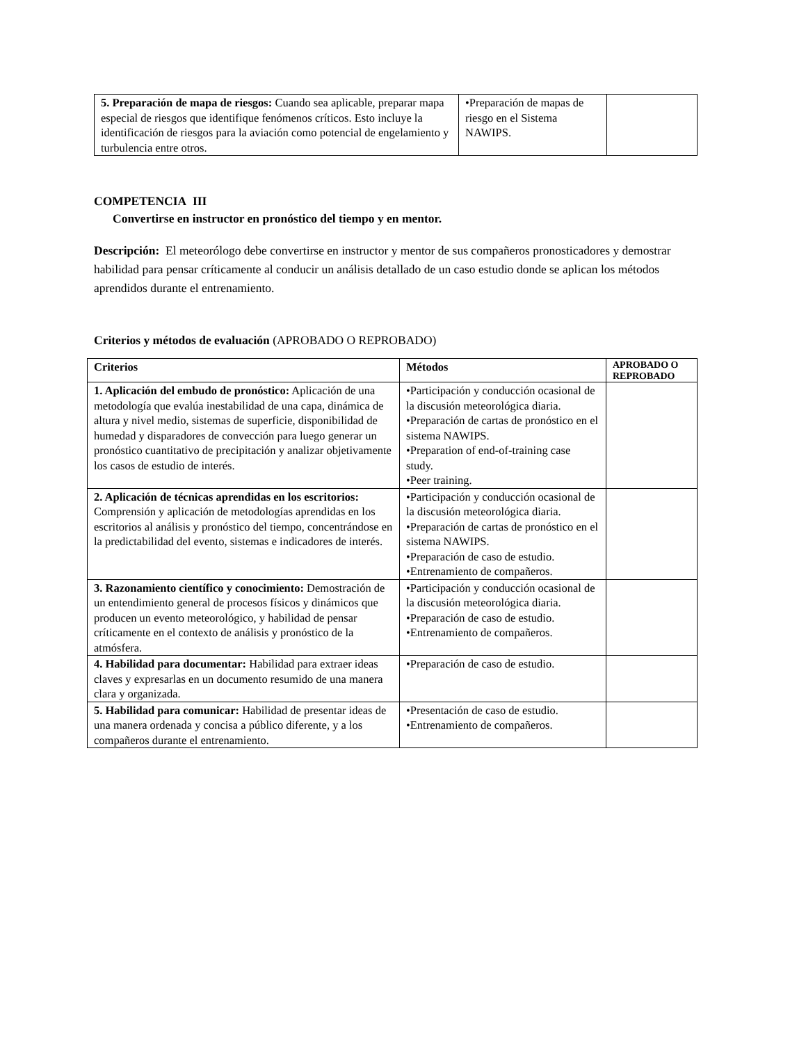| 5. Preparación de mapa de riesgos: Cuando sea aplicable, preparar mapa especial de riesgos que identifique fenómenos críticos. Esto incluye la identificación de riesgos para la aviación como potencial de engelamiento y turbulencia entre otros. | •Preparación de mapas de riesgo en el Sistema NAWIPS. | |
COMPETENCIA III
Convertirse en instructor en pronóstico del tiempo y en mentor.
Descripción: El meteorólogo debe convertirse en instructor y mentor de sus compañeros pronosticadores y demostrar habilidad para pensar críticamente al conducir un análisis detallado de un caso estudio donde se aplican los métodos aprendidos durante el entrenamiento.
Criterios y métodos de evaluación (APROBADO O REPROBADO)
| Criterios | Métodos | APROBADO O REPROBADO |
| --- | --- | --- |
| 1. Aplicación del embudo de pronóstico: Aplicación de una metodología que evalúa inestabilidad de una capa, dinámica de altura y nivel medio, sistemas de superficie, disponibilidad de humedad y disparadores de convección para luego generar un pronóstico cuantitativo de precipitación y analizar objetivamente los casos de estudio de interés. | •Participación y conducción ocasional de la discusión meteorológica diaria. •Preparación de cartas de pronóstico en el sistema NAWIPS. •Preparation of end-of-training case study. •Peer training. | |
| 2. Aplicación de técnicas aprendidas en los escritorios: Comprensión y aplicación de metodologías aprendidas en los escritorios al análisis y pronóstico del tiempo, concentrándose en la predictabilidad del evento, sistemas e indicadores de interés. | •Participación y conducción ocasional de la discusión meteorológica diaria. •Preparación de cartas de pronóstico en el sistema NAWIPS. •Preparación de caso de estudio. •Entrenamiento de compañeros. | |
| 3. Razonamiento científico y conocimiento: Demostración de un entendimiento general de procesos físicos y dinámicos que producen un evento meteorológico, y habilidad de pensar críticamente en el contexto de análisis y pronóstico de la atmósfera. | •Participación y conducción ocasional de la discusión meteorológica diaria. •Preparación de caso de estudio. •Entrenamiento de compañeros. | |
| 4. Habilidad para documentar: Habilidad para extraer ideas claves y expresarlas en un documento resumido de una manera clara y organizada. | •Preparación de caso de estudio. | |
| 5. Habilidad para comunicar: Habilidad de presentar ideas de una manera ordenada y concisa a público diferente, y a los compañeros durante el entrenamiento. | •Presentación de caso de estudio. •Entrenamiento de compañeros. | |